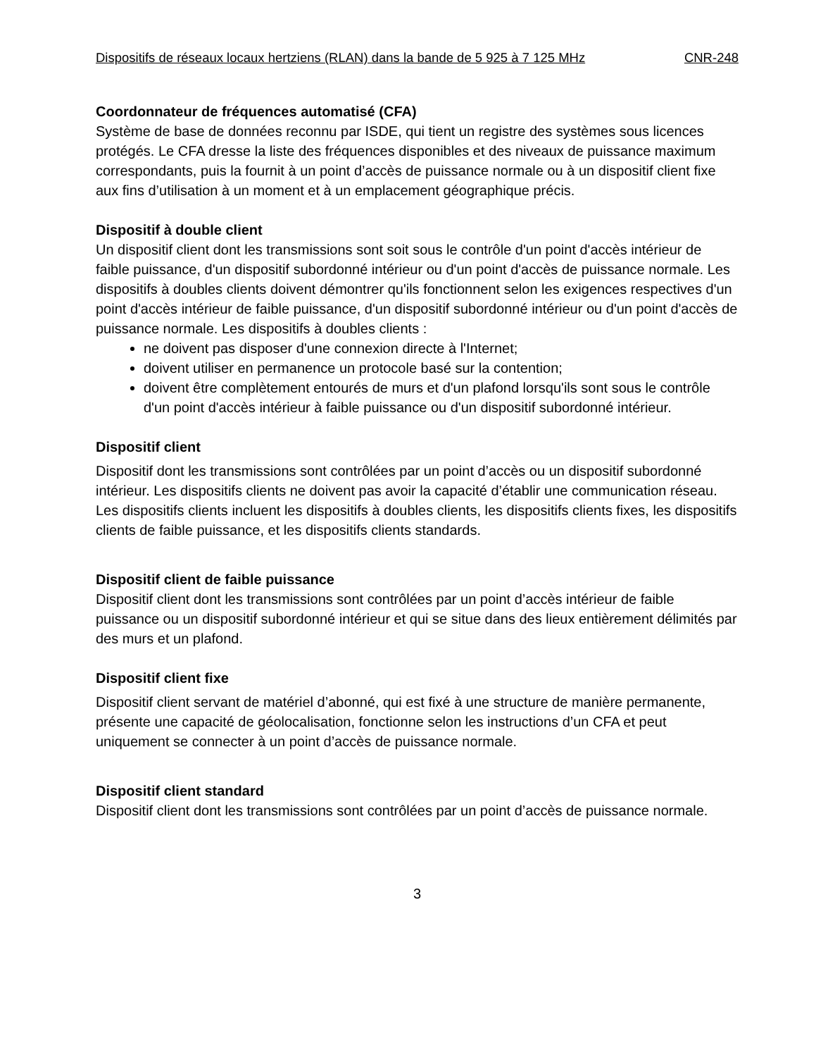Dispositifs de réseaux locaux hertziens (RLAN) dans la bande de 5 925 à 7 125 MHz CNR-248
Coordonnateur de fréquences automatisé (CFA)
Système de base de données reconnu par ISDE, qui tient un registre des systèmes sous licences protégés. Le CFA dresse la liste des fréquences disponibles et des niveaux de puissance maximum correspondants, puis la fournit à un point d’accès de puissance normale ou à un dispositif client fixe aux fins d’utilisation à un moment et à un emplacement géographique précis.
Dispositif à double client
Un dispositif client dont les transmissions sont soit sous le contrôle d'un point d'accès intérieur de faible puissance, d'un dispositif subordonné intérieur ou d'un point d'accès de puissance normale. Les dispositifs à doubles clients doivent démontrer qu'ils fonctionnent selon les exigences respectives d'un point d'accès intérieur de faible puissance, d'un dispositif subordonné intérieur ou d'un point d'accès de puissance normale. Les dispositifs à doubles clients :
ne doivent pas disposer d'une connexion directe à l'Internet;
doivent utiliser en permanence un protocole basé sur la contention;
doivent être complètement entourés de murs et d'un plafond lorsqu'ils sont sous le contrôle d'un point d'accès intérieur à faible puissance ou d'un dispositif subordonné intérieur.
Dispositif client
Dispositif dont les transmissions sont contrôlées par un point d’accès ou un dispositif subordonné intérieur. Les dispositifs clients ne doivent pas avoir la capacité d’établir une communication réseau. Les dispositifs clients incluent les dispositifs à doubles clients, les dispositifs clients fixes, les dispositifs clients de faible puissance, et les dispositifs clients standards.
Dispositif client de faible puissance
Dispositif client dont les transmissions sont contrôlées par un point d’accès intérieur de faible puissance ou un dispositif subordonné intérieur et qui se situe dans des lieux entièrement délimités par des murs et un plafond.
Dispositif client fixe
Dispositif client servant de matériel d’abonné, qui est fixé à une structure de manière permanente, présente une capacité de géolocalisation, fonctionne selon les instructions d’un CFA et peut uniquement se connecter à un point d’accès de puissance normale.
Dispositif client standard
Dispositif client dont les transmissions sont contrôlées par un point d’accès de puissance normale.
3